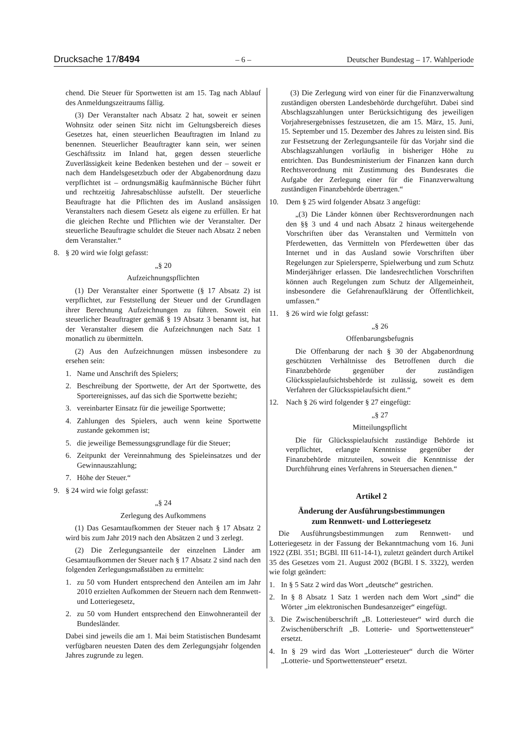Drucksache 17/8494 – 6 – Deutscher Bundestag – 17. Wahlperiode
chend. Die Steuer für Sportwetten ist am 15. Tag nach Ablauf des Anmeldungszeitraums fällig.
(3) Der Veranstalter nach Absatz 2 hat, soweit er seinen Wohnsitz oder seinen Sitz nicht im Geltungsbereich dieses Gesetzes hat, einen steuerlichen Beauftragten im Inland zu benennen. Steuerlicher Beauftragter kann sein, wer seinen Geschäftssitz im Inland hat, gegen dessen steuerliche Zuverlässigkeit keine Bedenken bestehen und der – soweit er nach dem Handelsgesetzbuch oder der Abgabenordnung dazu verpflichtet ist – ordnungsmäßig kaufmännische Bücher führt und rechtzeitig Jahresabschlüsse aufstellt. Der steuerliche Beauftragte hat die Pflichten des im Ausland ansässigen Veranstalters nach diesem Gesetz als eigene zu erfüllen. Er hat die gleichen Rechte und Pflichten wie der Veranstalter. Der steuerliche Beauftragte schuldet die Steuer nach Absatz 2 neben dem Veranstalter.“
8. § 20 wird wie folgt gefasst:
„§ 20
Aufzeichnungspflichten
(1) Der Veranstalter einer Sportwette (§ 17 Absatz 2) ist verpflichtet, zur Feststellung der Steuer und der Grundlagen ihrer Berechnung Aufzeichnungen zu führen. Soweit ein steuerlicher Beauftragter gemäß § 19 Absatz 3 benannt ist, hat der Veranstalter diesem die Aufzeichnungen nach Satz 1 monatlich zu übermitteln.
(2) Aus den Aufzeichnungen müssen insbesondere zu ersehen sein:
1. Name und Anschrift des Spielers;
2. Beschreibung der Sportwette, der Art der Sportwette, des Sportereignisses, auf das sich die Sportwette bezieht;
3. vereinbarter Einsatz für die jeweilige Sportwette;
4. Zahlungen des Spielers, auch wenn keine Sportwette zustande gekommen ist;
5. die jeweilige Bemessungsgrundlage für die Steuer;
6. Zeitpunkt der Vereinnahmung des Spieleinsatzes und der Gewinnauszahlung;
7. Höhe der Steuer.“
9. § 24 wird wie folgt gefasst:
„§ 24
Zerlegung des Aufkommens
(1) Das Gesamtaufkommen der Steuer nach § 17 Absatz 2 wird bis zum Jahr 2019 nach den Absätzen 2 und 3 zerlegt.
(2) Die Zerlegungsanteile der einzelnen Länder am Gesamtaufkommen der Steuer nach § 17 Absatz 2 sind nach den folgenden Zerlegungsmaßstäben zu ermitteln:
1. zu 50 vom Hundert entsprechend den Anteilen am im Jahr 2010 erzielten Aufkommen der Steuern nach dem Rennwett- und Lotteriegesetz,
2. zu 50 vom Hundert entsprechend den Einwohneranteil der Bundesländer.
Dabei sind jeweils die am 1. Mai beim Statistischen Bundesamt verfügbaren neuesten Daten des dem Zerlegungsjahr folgenden Jahres zugrunde zu legen.
(3) Die Zerlegung wird von einer für die Finanzverwaltung zuständigen obersten Landesbehörde durchgeführt. Dabei sind Abschlagszahlungen unter Berücksichtigung des jeweiligen Vorjahresergebnisses festzusetzen, die am 15. März, 15. Juni, 15. September und 15. Dezember des Jahres zu leisten sind. Bis zur Festsetzung der Zerlegungsanteile für das Vorjahr sind die Abschlagszahlungen vorläufig in bisheriger Höhe zu entrichten. Das Bundesministerium der Finanzen kann durch Rechtsverordnung mit Zustimmung des Bundesrates die Aufgabe der Zerlegung einer für die Finanzverwaltung zuständigen Finanzbehörde übertragen.“
10. Dem § 25 wird folgender Absatz 3 angefügt:
„(3) Die Länder können über Rechtsverordnungen nach den §§ 3 und 4 und nach Absatz 2 hinaus weitergehende Vorschriften über das Veranstalten und Vermitteln von Pferdewetten, das Vermitteln von Pferdewetten über das Internet und in das Ausland sowie Vorschriften über Regelungen zur Spielersperre, Spielwerbung und zum Schutz Minderjähriger erlassen. Die landesrechtlichen Vorschriften können auch Regelungen zum Schutz der Allgemeinheit, insbesondere die Gefahrenaufklärung der Öffentlichkeit, umfassen.“
11. § 26 wird wie folgt gefasst:
„§ 26
Offenbarungsbefugnis
Die Offenbarung der nach § 30 der Abgabenordnung geschützten Verhältnisse des Betroffenen durch die Finanzbehörde gegenüber der zuständigen Glücksspielaufsichtsbehörde ist zulässig, soweit es dem Verfahren der Glücksspielaufsicht dient.“
12. Nach § 26 wird folgender § 27 eingefügt:
„§ 27
Mitteilungspflicht
Die für Glücksspielaufsicht zuständige Behörde ist verpflichtet, erlangte Kenntnisse gegenüber der Finanzbehörde mitzuteilen, soweit die Kenntnisse der Durchführung eines Verfahrens in Steuersachen dienen.“
Artikel 2
Änderung der Ausführungsbestimmungen
zum Rennwett- und Lotteriegesetz
Die Ausführungsbestimmungen zum Rennwett- und Lotteriegesetz in der Fassung der Bekanntmachung vom 16. Juni 1922 (ZBl. 351; BGBl. III 611-14-1), zuletzt geändert durch Artikel 35 des Gesetzes vom 21. August 2002 (BGBl. I S. 3322), werden wie folgt geändert:
1. In § 5 Satz 2 wird das Wort „deutsche“ gestrichen.
2. In § 8 Absatz 1 Satz 1 werden nach dem Wort „sind“ die Wörter „im elektronischen Bundesanzeiger“ eingefügt.
3. Die Zwischenüberschrift „B. Lotteriesteuer“ wird durch die Zwischenüberschrift „B. Lotterie- und Sportwettensteuer“ ersetzt.
4. In § 29 wird das Wort „Lotteriesteuer“ durch die Wörter „Lotterie- und Sportwettensteuer“ ersetzt.